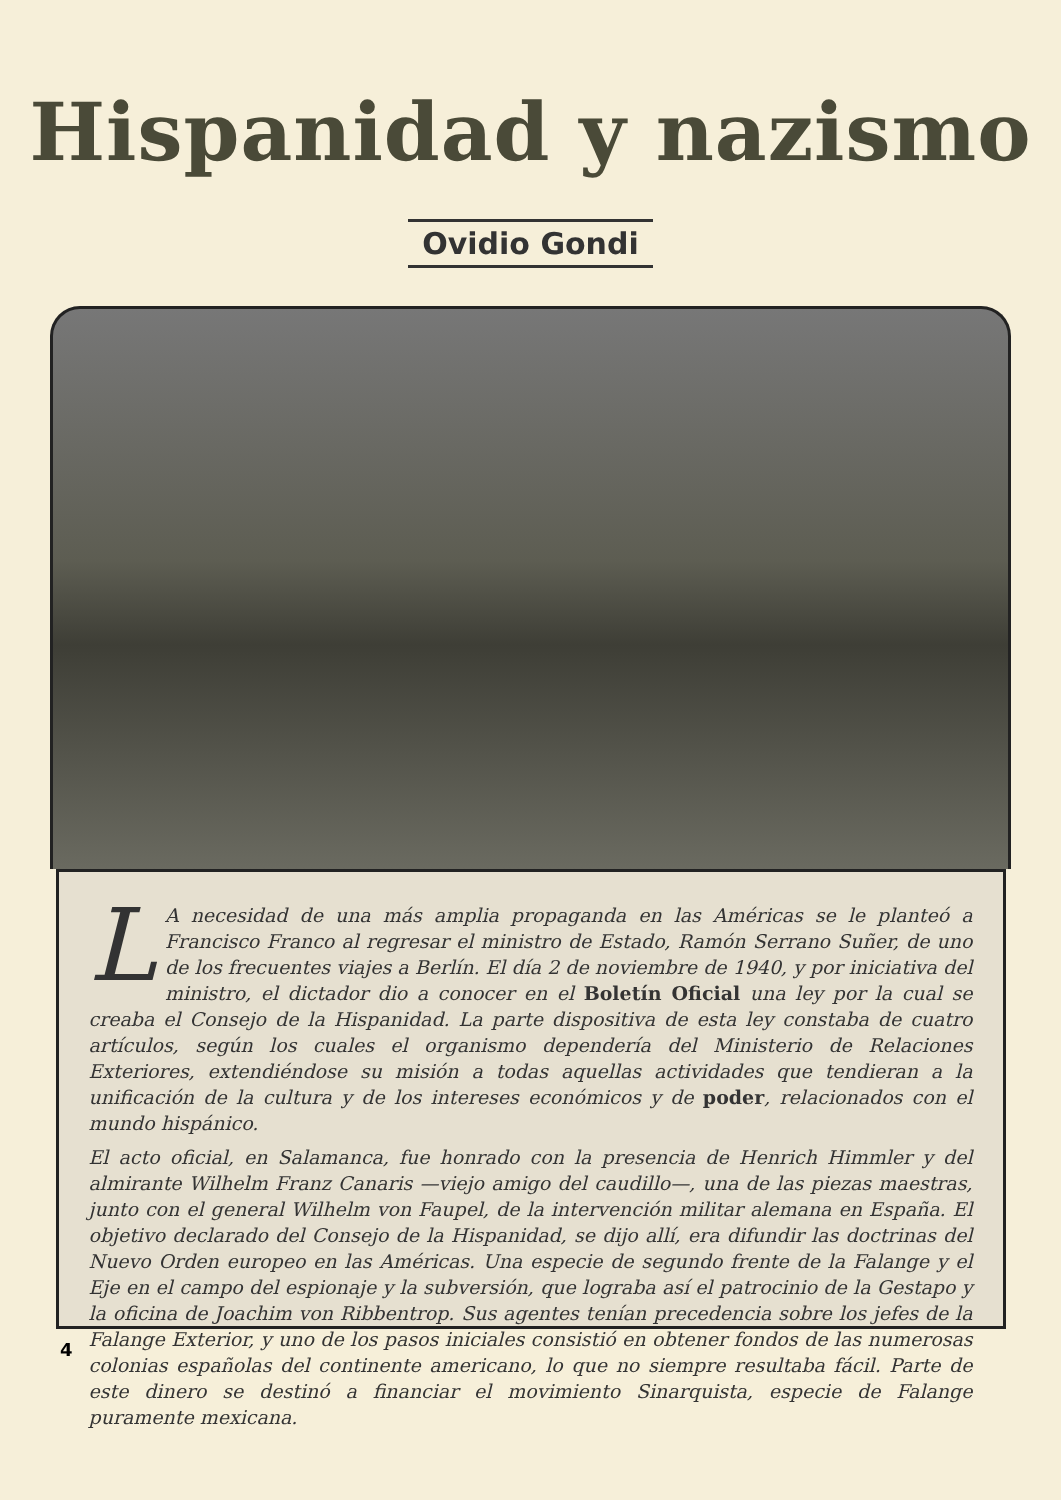Hispanidad y nazismo
Ovidio Gondi
LA necesidad de una más amplia propaganda en las Américas se le planteó a Francisco Franco al regresar el ministro de Estado, Ramón Serrano Suñer, de uno de los frecuentes viajes a Berlín. El día 2 de noviembre de 1940, y por iniciativa del ministro, el dictador dio a conocer en el Boletín Oficial una ley por la cual se creaba el Consejo de la Hispanidad. La parte dispositiva de esta ley constaba de cuatro artículos, según los cuales el organismo dependería del Ministerio de Relaciones Exteriores, extendiéndose su misión a todas aquellas actividades que tendieran a la unificación de la cultura y de los intereses económicos y de poder, relacionados con el mundo hispánico.
El acto oficial, en Salamanca, fue honrado con la presencia de Henrich Himmler y del almirante Wilhelm Franz Canaris —viejo amigo del caudillo—, una de las piezas maestras, junto con el general Wilhelm von Faupel, de la intervención militar alemana en España. El objetivo declarado del Consejo de la Hispanidad, se dijo allí, era difundir las doctrinas del Nuevo Orden europeo en las Américas. Una especie de segundo frente de la Falange y el Eje en el campo del espionaje y la subversión, que lograba así el patrocinio de la Gestapo y la oficina de Joachim von Ribbentrop. Sus agentes tenían precedencia sobre los jefes de la Falange Exterior, y uno de los pasos iniciales consistió en obtener fondos de las numerosas colonias españolas del continente americano, lo que no siempre resultaba fácil. Parte de este dinero se destinó a financiar el movimiento Sinarquista, especie de Falange puramente mexicana.
4